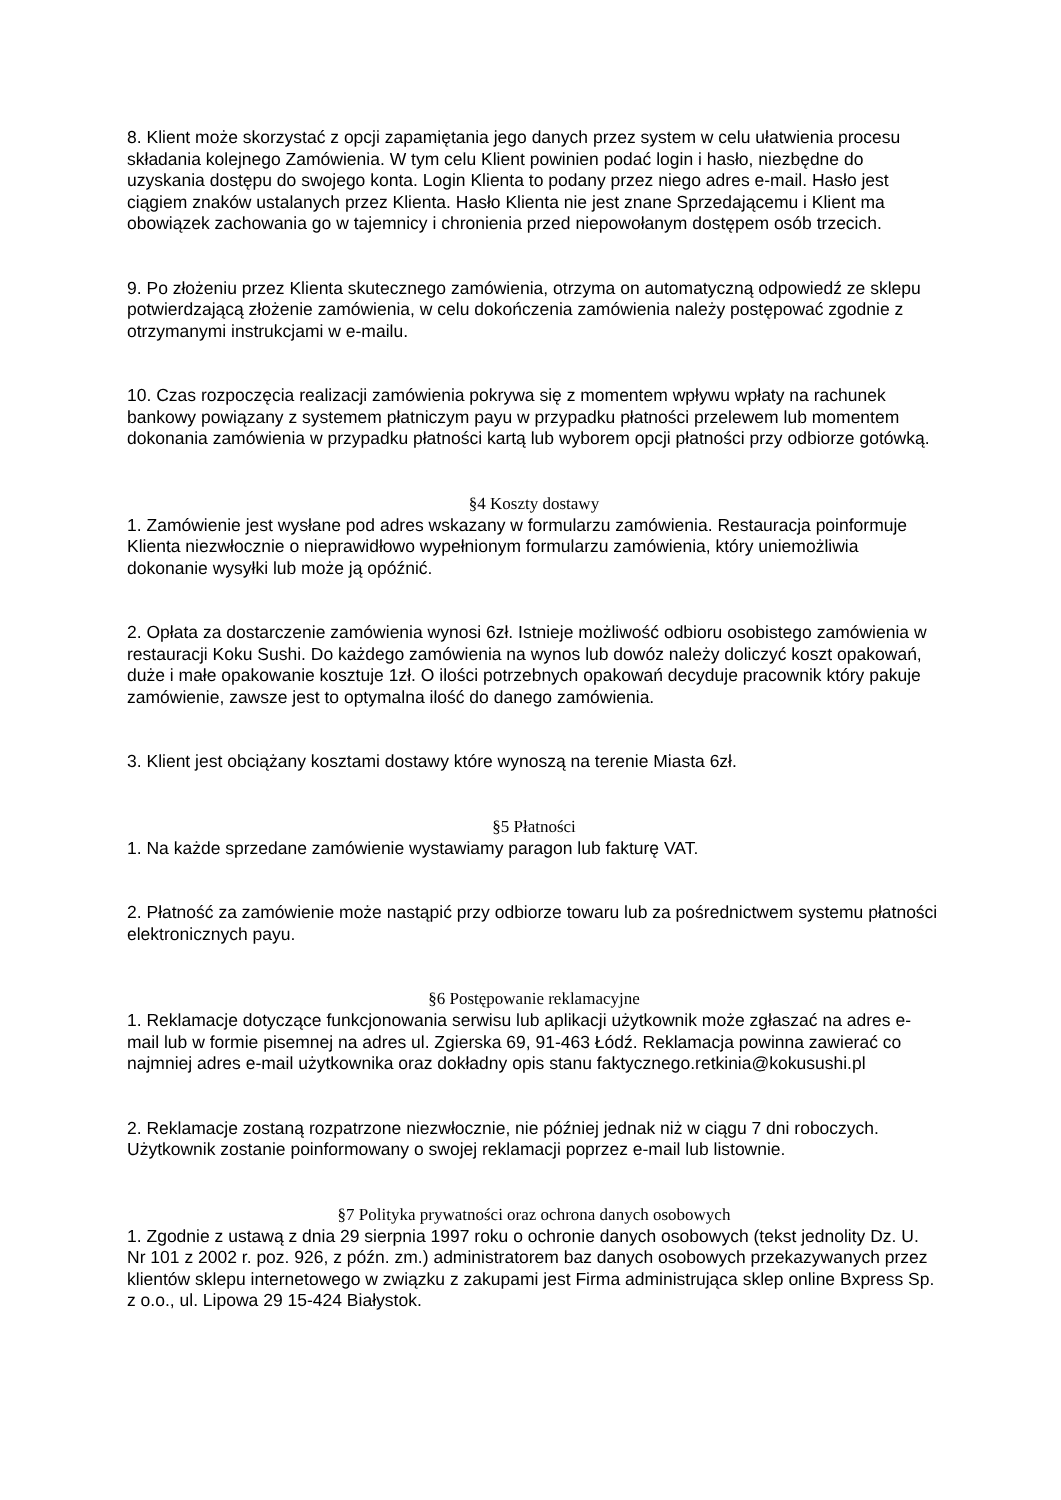8. Klient może skorzystać z opcji zapamiętania jego danych przez system w celu ułatwienia procesu składania kolejnego Zamówienia. W tym celu Klient powinien podać login i hasło, niezbędne do uzyskania dostępu do swojego konta. Login Klienta to podany przez niego adres e-mail. Hasło jest ciągiem znaków ustalanych przez Klienta. Hasło Klienta nie jest znane Sprzedającemu i Klient ma obowiązek zachowania go w tajemnicy i chronienia przed niepowołanym dostępem osób trzecich.
9. Po złożeniu przez Klienta skutecznego zamówienia, otrzyma on automatyczną odpowiedź ze sklepu potwierdzającą złożenie zamówienia, w celu dokończenia zamówienia należy postępować zgodnie z otrzymanymi instrukcjami w e-mailu.
10. Czas rozpoczęcia realizacji zamówienia pokrywa się z momentem wpływu wpłaty na rachunek bankowy powiązany z systemem płatniczym payu w przypadku płatności przelewem lub momentem dokonania zamówienia w przypadku płatności kartą lub wyborem opcji płatności przy odbiorze gotówką.
§4 Koszty dostawy
1. Zamówienie jest wysłane pod adres wskazany w formularzu zamówienia. Restauracja poinformuje Klienta niezwłocznie o nieprawidłowo wypełnionym formularzu zamówienia, który uniemożliwia dokonanie wysyłki lub może ją opóźnić.
2. Opłata za dostarczenie zamówienia wynosi 6zł. Istnieje możliwość odbioru osobistego zamówienia w restauracji Koku Sushi. Do każdego zamówienia na wynos lub dowóz należy doliczyć koszt opakowań, duże i małe opakowanie kosztuje 1zł. O ilości potrzebnych opakowań decyduje pracownik który pakuje zamówienie, zawsze jest to optymalna ilość do danego zamówienia.
3. Klient jest obciążany kosztami dostawy które wynoszą na terenie Miasta 6zł.
§5 Płatności
1. Na każde sprzedane zamówienie wystawiamy paragon lub fakturę VAT.
2. Płatność za zamówienie może nastąpić przy odbiorze towaru lub za pośrednictwem systemu płatności elektronicznych payu.
§6 Postępowanie reklamacyjne
1. Reklamacje dotyczące funkcjonowania serwisu lub aplikacji użytkownik może zgłaszać na adres e-mail lub w formie pisemnej na adres ul. Zgierska 69, 91-463 Łódź. Reklamacja powinna zawierać co najmniej adres e-mail użytkownika oraz dokładny opis stanu faktycznego.retkinia@kokusushi.pl
2. Reklamacje zostaną rozpatrzone niezwłocznie, nie później jednak niż w ciągu 7 dni roboczych. Użytkownik zostanie poinformowany o swojej reklamacji poprzez e-mail lub listownie.
§7 Polityka prywatności oraz ochrona danych osobowych
1. Zgodnie z ustawą z dnia 29 sierpnia 1997 roku o ochronie danych osobowych (tekst jednolity Dz. U. Nr 101 z 2002 r. poz. 926, z późn. zm.) administratorem baz danych osobowych przekazywanych przez klientów sklepu internetowego w związku z zakupami jest Firma administrująca sklep online Bxpress Sp. z o.o., ul. Lipowa 29 15-424 Białystok.